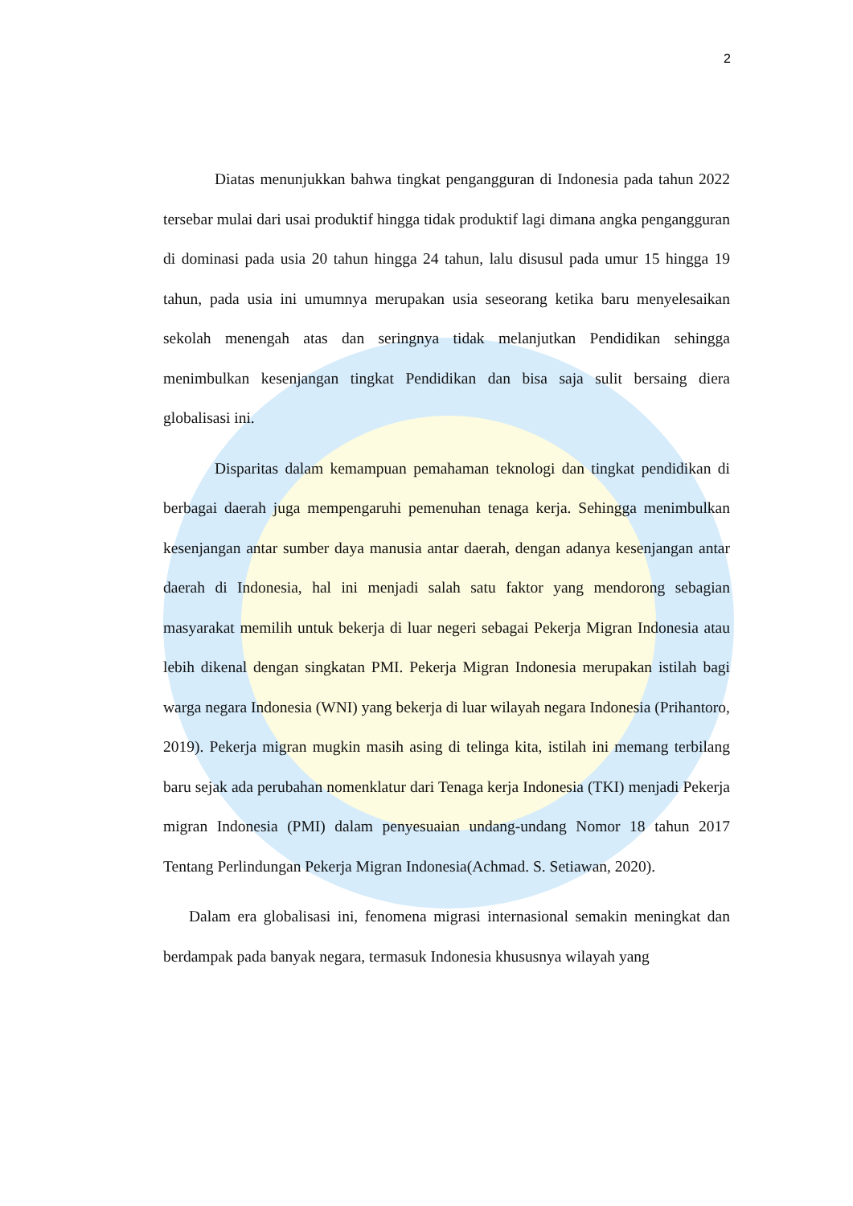2
Diatas menunjukkan bahwa tingkat pengangguran di Indonesia pada tahun 2022 tersebar mulai dari usai produktif hingga tidak produktif lagi dimana angka pengangguran di dominasi pada usia 20 tahun hingga 24 tahun, lalu disusul pada umur 15 hingga 19 tahun, pada usia ini umumnya merupakan usia seseorang ketika baru menyelesaikan sekolah menengah atas dan seringnya tidak melanjutkan Pendidikan sehingga menimbulkan kesenjangan tingkat Pendidikan dan bisa saja sulit bersaing diera globalisasi ini.
Disparitas dalam kemampuan pemahaman teknologi dan tingkat pendidikan di berbagai daerah juga mempengaruhi pemenuhan tenaga kerja. Sehingga menimbulkan kesenjangan antar sumber daya manusia antar daerah, dengan adanya kesenjangan antar daerah di Indonesia, hal ini menjadi salah satu faktor yang mendorong sebagian masyarakat memilih untuk bekerja di luar negeri sebagai Pekerja Migran Indonesia atau lebih dikenal dengan singkatan PMI. Pekerja Migran Indonesia merupakan istilah bagi warga negara Indonesia (WNI) yang bekerja di luar wilayah negara Indonesia (Prihantoro, 2019). Pekerja migran mugkin masih asing di telinga kita, istilah ini memang terbilang baru sejak ada perubahan nomenklatur dari Tenaga kerja Indonesia (TKI) menjadi Pekerja migran Indonesia (PMI) dalam penyesuaian undang-undang Nomor 18 tahun 2017 Tentang Perlindungan Pekerja Migran Indonesia(Achmad. S. Setiawan, 2020).
Dalam era globalisasi ini, fenomena migrasi internasional semakin meningkat dan berdampak pada banyak negara, termasuk Indonesia khususnya wilayah yang